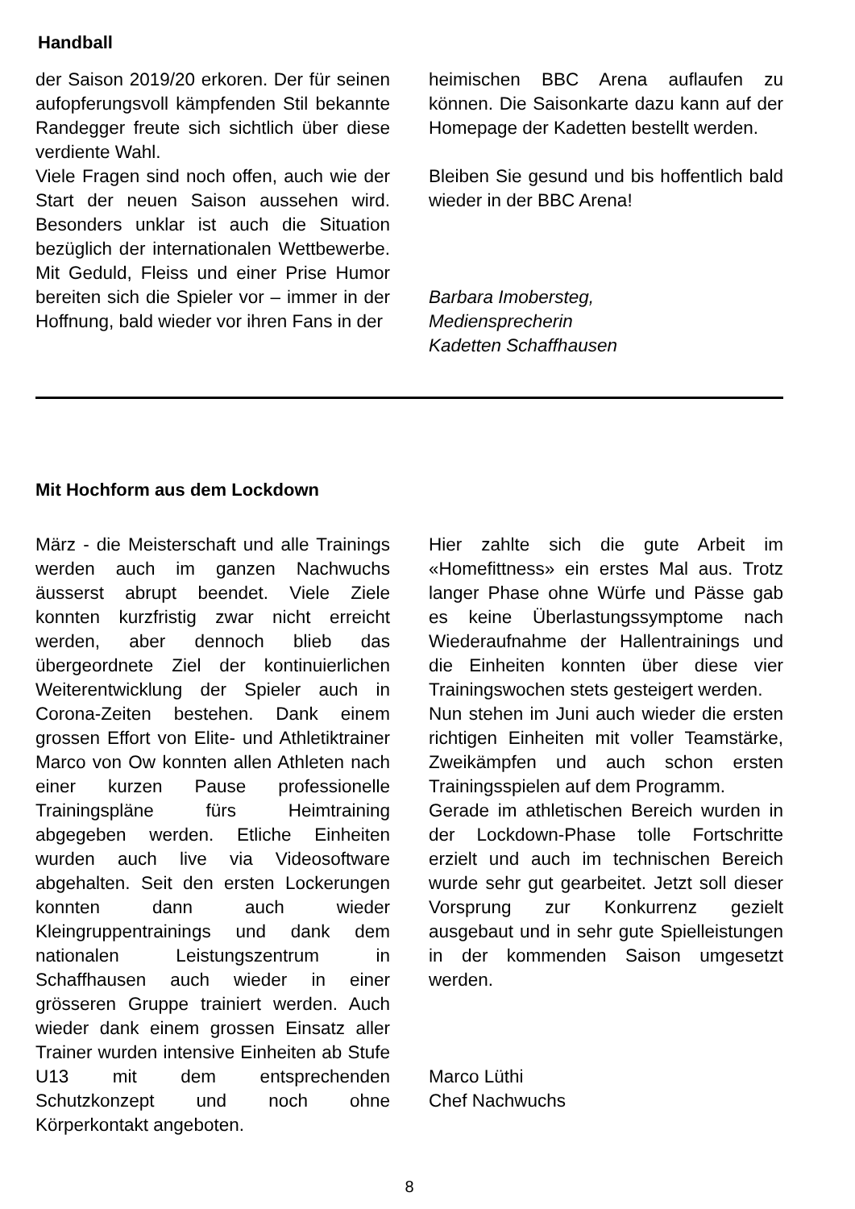Handball
der Saison 2019/20 erkoren. Der für seinen aufopferungsvoll kämpfenden Stil bekannte Randegger freute sich sichtlich über diese verdiente Wahl.
Viele Fragen sind noch offen, auch wie der Start der neuen Saison aussehen wird. Besonders unklar ist auch die Situation bezüglich der internationalen Wettbewerbe. Mit Geduld, Fleiss und einer Prise Humor bereiten sich die Spieler vor – immer in der Hoffnung, bald wieder vor ihren Fans in der
heimischen BBC Arena auflaufen zu können. Die Saisonkarte dazu kann auf der Homepage der Kadetten bestellt werden.
Bleiben Sie gesund und bis hoffentlich bald wieder in der BBC Arena!
Barbara Imobersteg,
Mediensprecherin
Kadetten Schaffhausen
Mit Hochform aus dem Lockdown
März - die Meisterschaft und alle Trainings werden auch im ganzen Nachwuchs äusserst abrupt beendet. Viele Ziele konnten kurzfristig zwar nicht erreicht werden, aber dennoch blieb das übergeordnete Ziel der kontinuierlichen Weiterentwicklung der Spieler auch in Corona-Zeiten bestehen. Dank einem grossen Effort von Elite- und Athletiktrainer Marco von Ow konnten allen Athleten nach einer kurzen Pause professionelle Trainingspläne fürs Heimtraining abgegeben werden. Etliche Einheiten wurden auch live via Videosoftware abgehalten. Seit den ersten Lockerungen konnten dann auch wieder Kleingruppentrainings und dank dem nationalen Leistungszentrum in Schaffhausen auch wieder in einer grösseren Gruppe trainiert werden. Auch wieder dank einem grossen Einsatz aller Trainer wurden intensive Einheiten ab Stufe U13 mit dem entsprechenden Schutzkonzept und noch ohne Körperkontakt angeboten.
Hier zahlte sich die gute Arbeit im «Homefittness» ein erstes Mal aus. Trotz langer Phase ohne Würfe und Pässe gab es keine Überlastungssymptome nach Wiederaufnahme der Hallentrainings und die Einheiten konnten über diese vier Trainingswochen stets gesteigert werden.
Nun stehen im Juni auch wieder die ersten richtigen Einheiten mit voller Teamstärke, Zweikämpfen und auch schon ersten Trainingsspielen auf dem Programm.
Gerade im athletischen Bereich wurden in der Lockdown-Phase tolle Fortschritte erzielt und auch im technischen Bereich wurde sehr gut gearbeitet. Jetzt soll dieser Vorsprung zur Konkurrenz gezielt ausgebaut und in sehr gute Spielleistungen in der kommenden Saison umgesetzt werden.
Marco Lüthi
Chef Nachwuchs
8